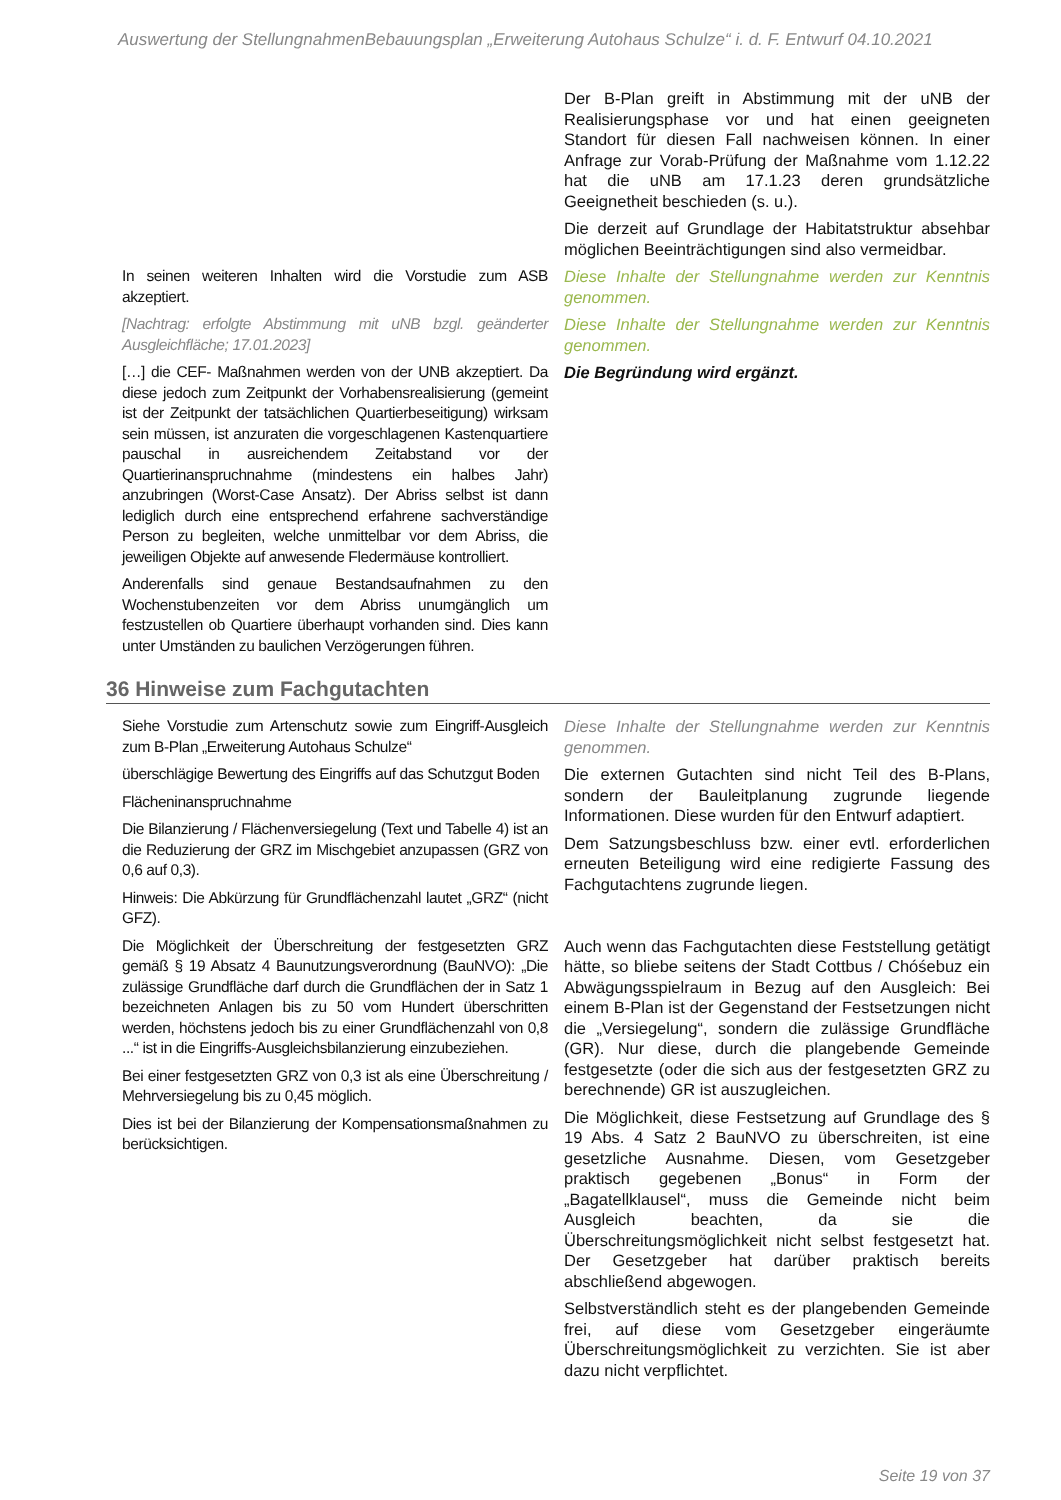Auswertung der StellungnahmenBebauungsplan „Erweiterung Autohaus Schulze“ i. d. F. Entwurf 04.10.2021
| | Der B-Plan greift in Abstimmung mit der uNB der Realisierungsphase vor und hat einen geeigneten Standort für diesen Fall nachweisen können. In einer Anfrage zur Vorab-Prüfung der Maßnahme vom 1.12.22 hat die uNB am 17.1.23 deren grundsätzliche Geeignetheit beschieden (s. u.). Die derzeit auf Grundlage der Habitatstruktur absehbar möglichen Beeinträchtigungen sind also vermeidbar. |
| In seinen weiteren Inhalten wird die Vorstudie zum ASB akzeptiert. | Diese Inhalte der Stellungnahme werden zur Kenntnis genommen. |
| [Nachtrag: erfolgte Abstimmung mit uNB bzgl. geänderter Ausgleichfläche; 17.01.2023] | Diese Inhalte der Stellungnahme werden zur Kenntnis genommen. |
| […] die CEF- Maßnahmen werden von der UNB akzeptiert. Da diese jedoch zum Zeitpunkt der Vorhabensrealisierung (gemeint ist der Zeitpunkt der tatsächlichen Quartierbeseitigung) wirksam sein müssen, ist anzuraten die vorgeschlagenen Kastenquartiere pauschal in ausreichendem Zeitabstand vor der Quartierinanspruchnahme (mindestens ein halbes Jahr) anzubringen (Worst-Case Ansatz). Der Abriss selbst ist dann lediglich durch eine entsprechend erfahrene sachverständige Person zu begleiten, welche unmittelbar vor dem Abriss, die jeweiligen Objekte auf anwesende Fledermäuse kontrolliert. Anderenfalls sind genaue Bestandsaufnahmen zu den Wochenstubenzeiten vor dem Abriss unumgänglich um festzustellen ob Quartiere überhaupt vorhanden sind. Dies kann unter Umständen zu baulichen Verzögerungen führen. | Die Begründung wird ergänzt. |
36 Hinweise zum Fachgutachten
| Siehe Vorstudie zum Artenschutz sowie zum Eingriff-Ausgleich zum B-Plan „Erweiterung Autohaus Schulze“ | Diese Inhalte der Stellungnahme werden zur Kenntnis genommen. |
| überschlägige Bewertung des Eingriffs auf das Schutzgut Boden Flächeninanspruchnahme Die Bilanzierung / Flächenversiegelung (Text und Tabelle 4) ist an die Reduzierung der GRZ im Mischgebiet anzupassen (GRZ von 0,6 auf 0,3). Hinweis: Die Abkürzung für Grundflächenzahl lautet „GRZ“ (nicht GFZ). | Die externen Gutachten sind nicht Teil des B-Plans, sondern der Bauleitplanung zugrunde liegende Informationen. Diese wurden für den Entwurf adaptiert. Dem Satzungsbeschluss bzw. einer evtl. erforderlichen erneuten Beteiligung wird eine redigierte Fassung des Fachgutachtens zugrunde liegen. |
| Die Möglichkeit der Überschreitung der festgesetzten GRZ gemäß § 19 Absatz 4 Baunutzungsverordnung (BauNVO): „Die zulässige Grundfläche darf durch die Grundflächen der in Satz 1 bezeichneten Anlagen bis zu 50 vom Hundert überschritten werden, höchstens jedoch bis zu einer Grundflächenzahl von 0,8 ...“ ist in die Eingriffs-Ausgleichsbilanzierung einzubeziehen. Bei einer festgesetzten GRZ von 0,3 ist als eine Überschreitung / Mehrversiegelung bis zu 0,45 möglich. Dies ist bei der Bilanzierung der Kompensationsmaßnahmen zu berücksichtigen. | Auch wenn das Fachgutachten diese Feststellung getätigt hätte, so bliebe seitens der Stadt Cottbus / Chóśebuz ein Abwägungsspielraum in Bezug auf den Ausgleich: Bei einem B-Plan ist der Gegenstand der Festsetzungen nicht die „Versiegelung“, sondern die zulässige Grundfläche (GR). Nur diese, durch die plangebende Gemeinde festgesetzte (oder die sich aus der festgesetzten GRZ zu berechnende) GR ist auszugleichen. Die Möglichkeit, diese Festsetzung auf Grundlage des § 19 Abs. 4 Satz 2 BauNVO zu überschreiten, ist eine gesetzliche Ausnahme. Diesen, vom Gesetzgeber praktisch gegebenen „Bonus“ in Form der „Bagatellklausel“, muss die Gemeinde nicht beim Ausgleich beachten, da sie die Überschreitungsmöglichkeit nicht selbst festgesetzt hat. Der Gesetzgeber hat darüber praktisch bereits abschließend abgewogen. Selbstverständlich steht es der plangebenden Gemeinde frei, auf diese vom Gesetzgeber eingeräumte Überschreitungsmöglichkeit zu verzichten. Sie ist aber dazu nicht verpflichtet. |
Seite 19 von 37